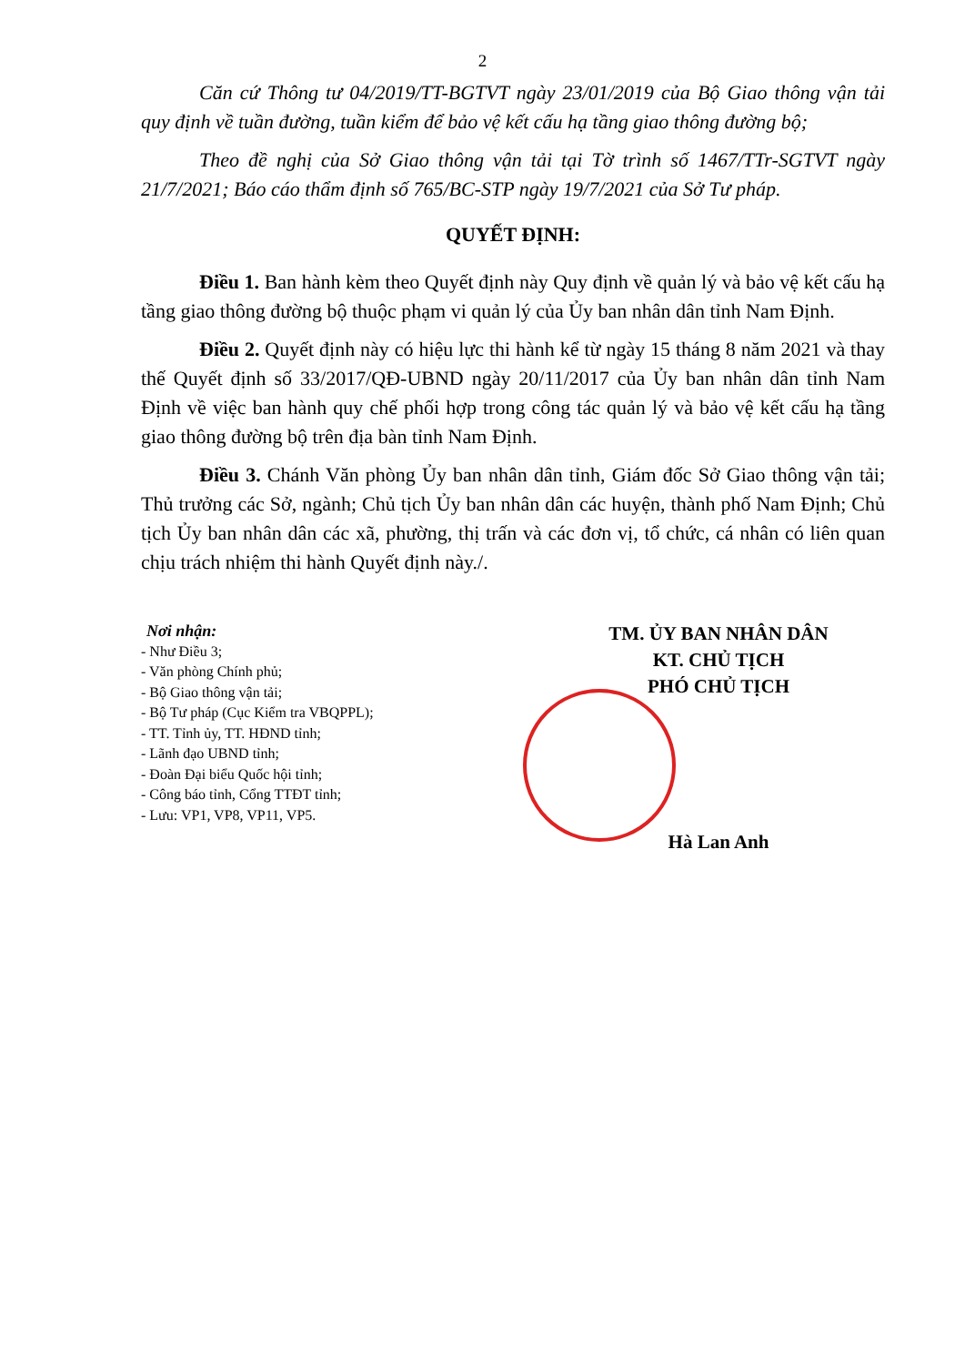2
Căn cứ Thông tư 04/2019/TT-BGTVT ngày 23/01/2019 của Bộ Giao thông vận tải quy định về tuần đường, tuần kiểm để bảo vệ kết cấu hạ tầng giao thông đường bộ;
Theo đề nghị của Sở Giao thông vận tải tại Tờ trình số 1467/TTr-SGTVT ngày 21/7/2021; Báo cáo thẩm định số 765/BC-STP ngày 19/7/2021 của Sở Tư pháp.
QUYẾT ĐỊNH:
Điều 1. Ban hành kèm theo Quyết định này Quy định về quản lý và bảo vệ kết cấu hạ tầng giao thông đường bộ thuộc phạm vi quản lý của Ủy ban nhân dân tỉnh Nam Định.
Điều 2. Quyết định này có hiệu lực thi hành kể từ ngày 15 tháng 8 năm 2021 và thay thế Quyết định số 33/2017/QĐ-UBND ngày 20/11/2017 của Ủy ban nhân dân tỉnh Nam Định về việc ban hành quy chế phối hợp trong công tác quản lý và bảo vệ kết cấu hạ tầng giao thông đường bộ trên địa bàn tỉnh Nam Định.
Điều 3. Chánh Văn phòng Ủy ban nhân dân tỉnh, Giám đốc Sở Giao thông vận tải; Thủ trưởng các Sở, ngành; Chủ tịch Ủy ban nhân dân các huyện, thành phố Nam Định; Chủ tịch Ủy ban nhân dân các xã, phường, thị trấn và các đơn vị, tổ chức, cá nhân có liên quan chịu trách nhiệm thi hành Quyết định này./.
Nơi nhận:
- Như Điều 3;
- Văn phòng Chính phủ;
- Bộ Giao thông vận tải;
- Bộ Tư pháp (Cục Kiểm tra VBQPPL);
- TT. Tỉnh ủy, TT. HĐND tỉnh;
- Lãnh đạo UBND tỉnh;
- Đoàn Đại biểu Quốc hội tỉnh;
- Công báo tỉnh, Cổng TTĐT tỉnh;
- Lưu: VP1, VP8, VP11, VP5.
TM. ỦY BAN NHÂN DÂN
KT. CHỦ TỊCH
PHÓ CHỦ TỊCH
Hà Lan Anh